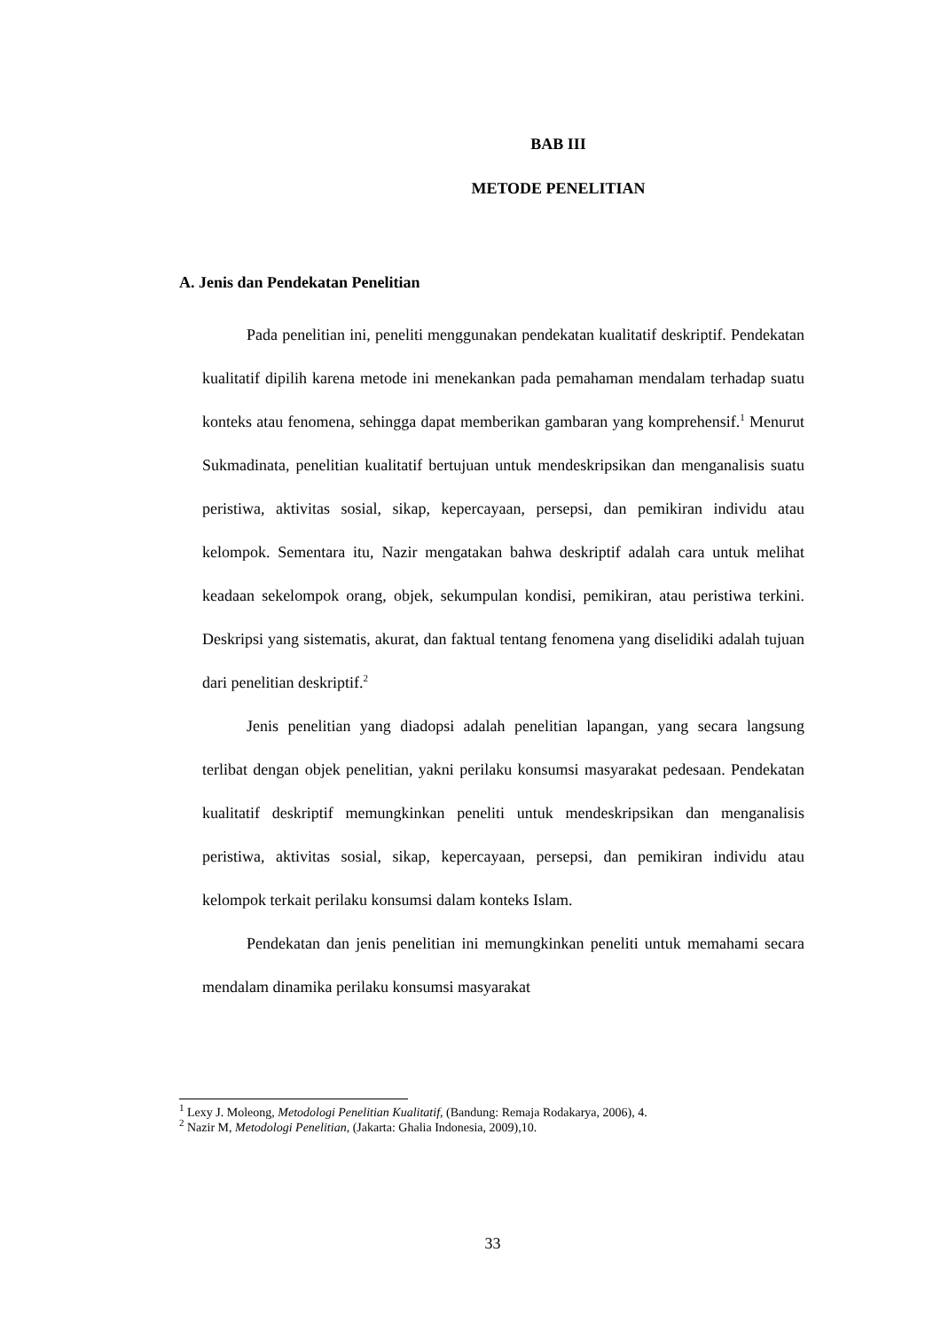BAB III
METODE PENELITIAN
A. Jenis dan Pendekatan Penelitian
Pada penelitian ini, peneliti menggunakan pendekatan kualitatif deskriptif. Pendekatan kualitatif dipilih karena metode ini menekankan pada pemahaman mendalam terhadap suatu konteks atau fenomena, sehingga dapat memberikan gambaran yang komprehensif.<sup>1</sup> Menurut Sukmadinata, penelitian kualitatif bertujuan untuk mendeskripsikan dan menganalisis suatu peristiwa, aktivitas sosial, sikap, kepercayaan, persepsi, dan pemikiran individu atau kelompok. Sementara itu, Nazir mengatakan bahwa deskriptif adalah cara untuk melihat keadaan sekelompok orang, objek, sekumpulan kondisi, pemikiran, atau peristiwa terkini. Deskripsi yang sistematis, akurat, dan faktual tentang fenomena yang diselidiki adalah tujuan dari penelitian deskriptif.<sup>2</sup>
Jenis penelitian yang diadopsi adalah penelitian lapangan, yang secara langsung terlibat dengan objek penelitian, yakni perilaku konsumsi masyarakat pedesaan. Pendekatan kualitatif deskriptif memungkinkan peneliti untuk mendeskripsikan dan menganalisis peristiwa, aktivitas sosial, sikap, kepercayaan, persepsi, dan pemikiran individu atau kelompok terkait perilaku konsumsi dalam konteks Islam.
Pendekatan dan jenis penelitian ini memungkinkan peneliti untuk memahami secara mendalam dinamika perilaku konsumsi masyarakat
<sup>1</sup> Lexy J. Moleong, Metodologi Penelitian Kualitatif, (Bandung: Remaja Rodakarya, 2006), 4.
<sup>2</sup> Nazir M, Metodologi Penelitian, (Jakarta: Ghalia Indonesia, 2009),10.
33